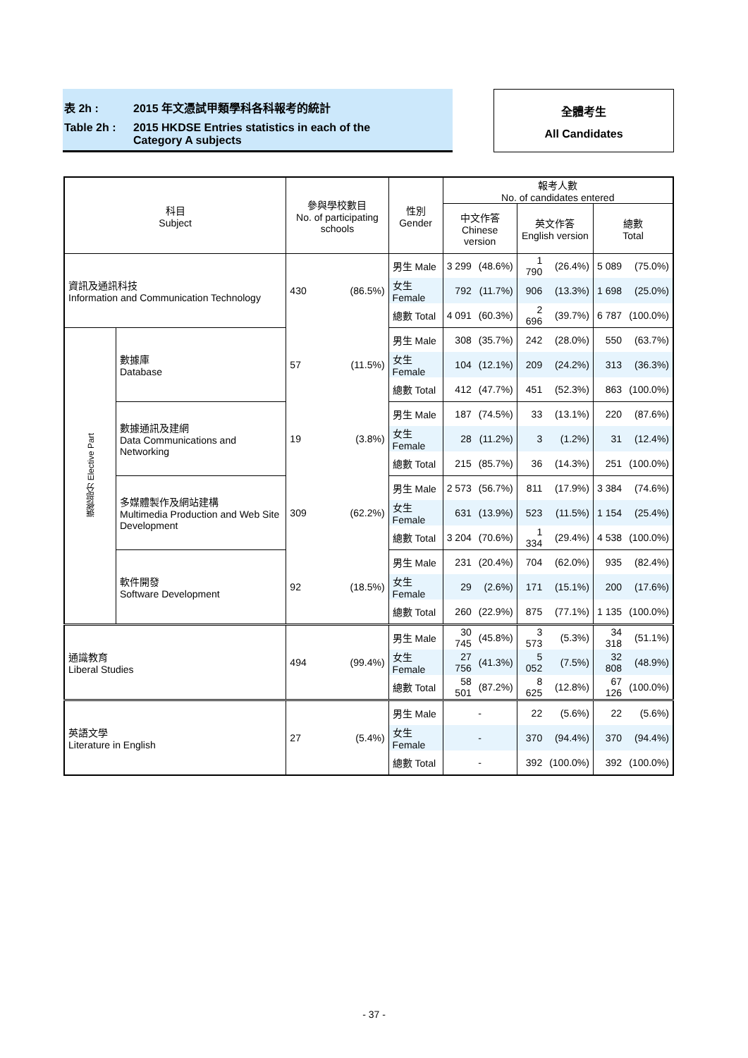表 2h : 2015 年文憑試甲類學科各科報考的統計
Table 2h : 2015 HKDSE Entries statistics in each of the
Category A subjects
全體考生
All Candidates
| 科目 Subject | | 參與學校數目 No. of participating schools | | 性別 Gender | 報考人數 No. of candidates entered | | | | | |
| --- | --- | --- | --- | --- | --- | --- | --- | --- | --- | --- |
| | | | | | 中文作答 Chinese version | | 英文作答 English version | | 總數 Total | |
| 資訊及通訊科技 Information and Communication Technology | | 430 | (86.5%) | 男生 Male | 3 299 | (48.6%) | 1 790 | (26.4%) | 5 089 | (75.0%) |
| | | | | 女生 Female | 792 | (11.7%) | 906 | (13.3%) | 1 698 | (25.0%) |
| | | | | 總數 Total | 4 091 | (60.3%) | 2 696 | (39.7%) | 6 787 | (100.0%) |
| 選修部分 Elective Part | 數據庫 Database | 57 | (11.5%) | 男生 Male | 308 | (35.7%) | 242 | (28.0%) | 550 | (63.7%) |
| | | | | 女生 Female | 104 | (12.1%) | 209 | (24.2%) | 313 | (36.3%) |
| | | | | 總數 Total | 412 | (47.7%) | 451 | (52.3%) | 863 | (100.0%) |
| | 數據通訊及建網 Data Communications and Networking | 19 | (3.8%) | 男生 Male | 187 | (74.5%) | 33 | (13.1%) | 220 | (87.6%) |
| | | | | 女生 Female | 28 | (11.2%) | 3 | (1.2%) | 31 | (12.4%) |
| | | | | 總數 Total | 215 | (85.7%) | 36 | (14.3%) | 251 | (100.0%) |
| | 多媒體製作及網站建構 Multimedia Production and Web Site Development | 309 | (62.2%) | 男生 Male | 2 573 | (56.7%) | 811 | (17.9%) | 3 384 | (74.6%) |
| | | | | 女生 Female | 631 | (13.9%) | 523 | (11.5%) | 1 154 | (25.4%) |
| | | | | 總數 Total | 3 204 | (70.6%) | 1 334 | (29.4%) | 4 538 | (100.0%) |
| | 軟件開發 Software Development | 92 | (18.5%) | 男生 Male | 231 | (20.4%) | 704 | (62.0%) | 935 | (82.4%) |
| | | | | 女生 Female | 29 | (2.6%) | 171 | (15.1%) | 200 | (17.6%) |
| | | | | 總數 Total | 260 | (22.9%) | 875 | (77.1%) | 1 135 | (100.0%) |
| 通識教育 Liberal Studies | | 494 | (99.4%) | 男生 Male | 30 745 | (45.8%) | 3 573 | (5.3%) | 34 318 | (51.1%) |
| | | | | 女生 Female | 27 756 | (41.3%) | 5 052 | (7.5%) | 32 808 | (48.9%) |
| | | | | 總數 Total | 58 501 | (87.2%) | 8 625 | (12.8%) | 67 126 | (100.0%) |
| 英語文學 Literature in English | | 27 | (5.4%) | 男生 Male | - | | 22 | (5.6%) | 22 | (5.6%) |
| | | | | 女生 Female | - | | 370 | (94.4%) | 370 | (94.4%) |
| | | | | 總數 Total | - | | 392 | (100.0%) | 392 | (100.0%) |
- 37 -